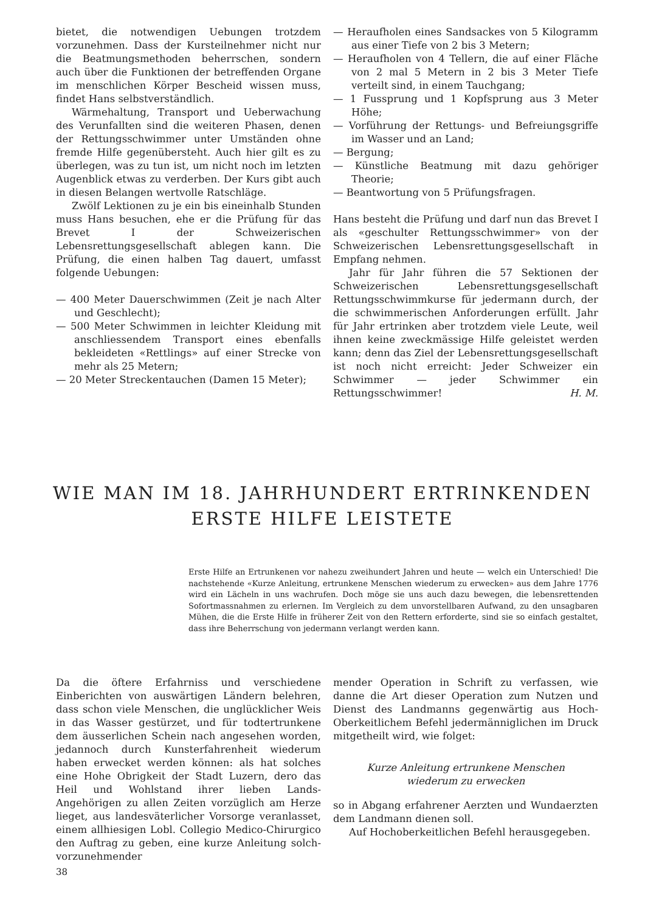bietet, die notwendigen Uebungen trotzdem vorzunehmen. Dass der Kursteilnehmer nicht nur die Beatmungsmethoden beherrschen, sondern auch über die Funktionen der betreffenden Organe im menschlichen Körper Bescheid wissen muss, findet Hans selbstverständlich.
Wärmehaltung, Transport und Ueberwachung des Verunfallten sind die weiteren Phasen, denen der Rettungsschwimmer unter Umständen ohne fremde Hilfe gegenübersteht. Auch hier gilt es zu überlegen, was zu tun ist, um nicht noch im letzten Augenblick etwas zu verderben. Der Kurs gibt auch in diesen Belangen wertvolle Ratschläge.
Zwölf Lektionen zu je ein bis eineinhalb Stunden muss Hans besuchen, ehe er die Prüfung für das Brevet I der Schweizerischen Lebensrettungsgesellschaft ablegen kann. Die Prüfung, die einen halben Tag dauert, umfasst folgende Uebungen:
— 400 Meter Dauerschwimmen (Zeit je nach Alter und Geschlecht);
— 500 Meter Schwimmen in leichter Kleidung mit anschliessendem Transport eines ebenfalls bekleideten «Rettlings» auf einer Strecke von mehr als 25 Metern;
— 20 Meter Streckentauchen (Damen 15 Meter);
— Heraufholen eines Sandsackes von 5 Kilogramm aus einer Tiefe von 2 bis 3 Metern;
— Heraufholen von 4 Tellern, die auf einer Fläche von 2 mal 5 Metern in 2 bis 3 Meter Tiefe verteilt sind, in einem Tauchgang;
— 1 Fussprung und 1 Kopfsprung aus 3 Meter Höhe;
— Vorführung der Rettungs- und Befreiungsgriffe im Wasser und an Land;
— Bergung;
— Künstliche Beatmung mit dazu gehöriger Theorie;
— Beantwortung von 5 Prüfungsfragen.
Hans besteht die Prüfung und darf nun das Brevet I als «geschulter Rettungsschwimmer» von der Schweizerischen Lebensrettungsgesellschaft in Empfang nehmen.
Jahr für Jahr führen die 57 Sektionen der Schweizerischen Lebensrettungsgesellschaft Rettungsschwimmkurse für jedermann durch, der die schwimmerischen Anforderungen erfüllt. Jahr für Jahr ertrinken aber trotzdem viele Leute, weil ihnen keine zweckmässige Hilfe geleistet werden kann; denn das Ziel der Lebensrettungsgesellschaft ist noch nicht erreicht: Jeder Schweizer ein Schwimmer — jeder Schwimmer ein Rettungsschwimmer! H. M.
WIE MAN IM 18. JAHRHUNDERT ERTRINKENDEN
ERSTE HILFE LEISTETE
Erste Hilfe an Ertrunkenen vor nahezu zweihundert Jahren und heute — welch ein Unterschied! Die nachstehende «Kurze Anleitung, ertrunkene Menschen wiederum zu erwecken» aus dem Jahre 1776 wird ein Lächeln in uns wachrufen. Doch möge sie uns auch dazu bewegen, die lebensrettenden Sofortmassnahmen zu erlernen. Im Vergleich zu dem unvorstellbaren Aufwand, zu den unsagbaren Mühen, die die Erste Hilfe in früherer Zeit von den Rettern erforderte, sind sie so einfach gestaltet, dass ihre Beherrschung von jedermann verlangt werden kann.
Da die öftere Erfahrniss und verschiedene Einberichten von auswärtigen Ländern belehren, dass schon viele Menschen, die unglücklicher Weis in das Wasser gestürzet, und für todtertrunkene dem äusserlichen Schein nach angesehen worden, jedannoch durch Kunsterfahrenheit wiederum haben erwecket werden können: als hat solches eine Hohe Obrigkeit der Stadt Luzern, dero das Heil und Wohlstand ihrer lieben Lands-Angehörigen zu allen Zeiten vorzüglich am Herze lieget, aus landesväterlicher Vorsorge veranlasset, einem allhiesigen Lobl. Collegio Medico-Chirurgico den Auftrag zu geben, eine kurze Anleitung solch-vorzunehmender
mender Operation in Schrift zu verfassen, wie danne die Art dieser Operation zum Nutzen und Dienst des Landmanns gegenwärtig aus Hoch-Oberkeitlichem Befehl jedermänniglichen im Druck mitgetheilt wird, wie folget:
Kurze Anleitung ertrunkene Menschen
wiederum zu erwecken
so in Abgang erfahrener Aerzten und Wundaerzten dem Landmann dienen soll.
Auf Hochoberkeitlichen Befehl herausgegeben.
38